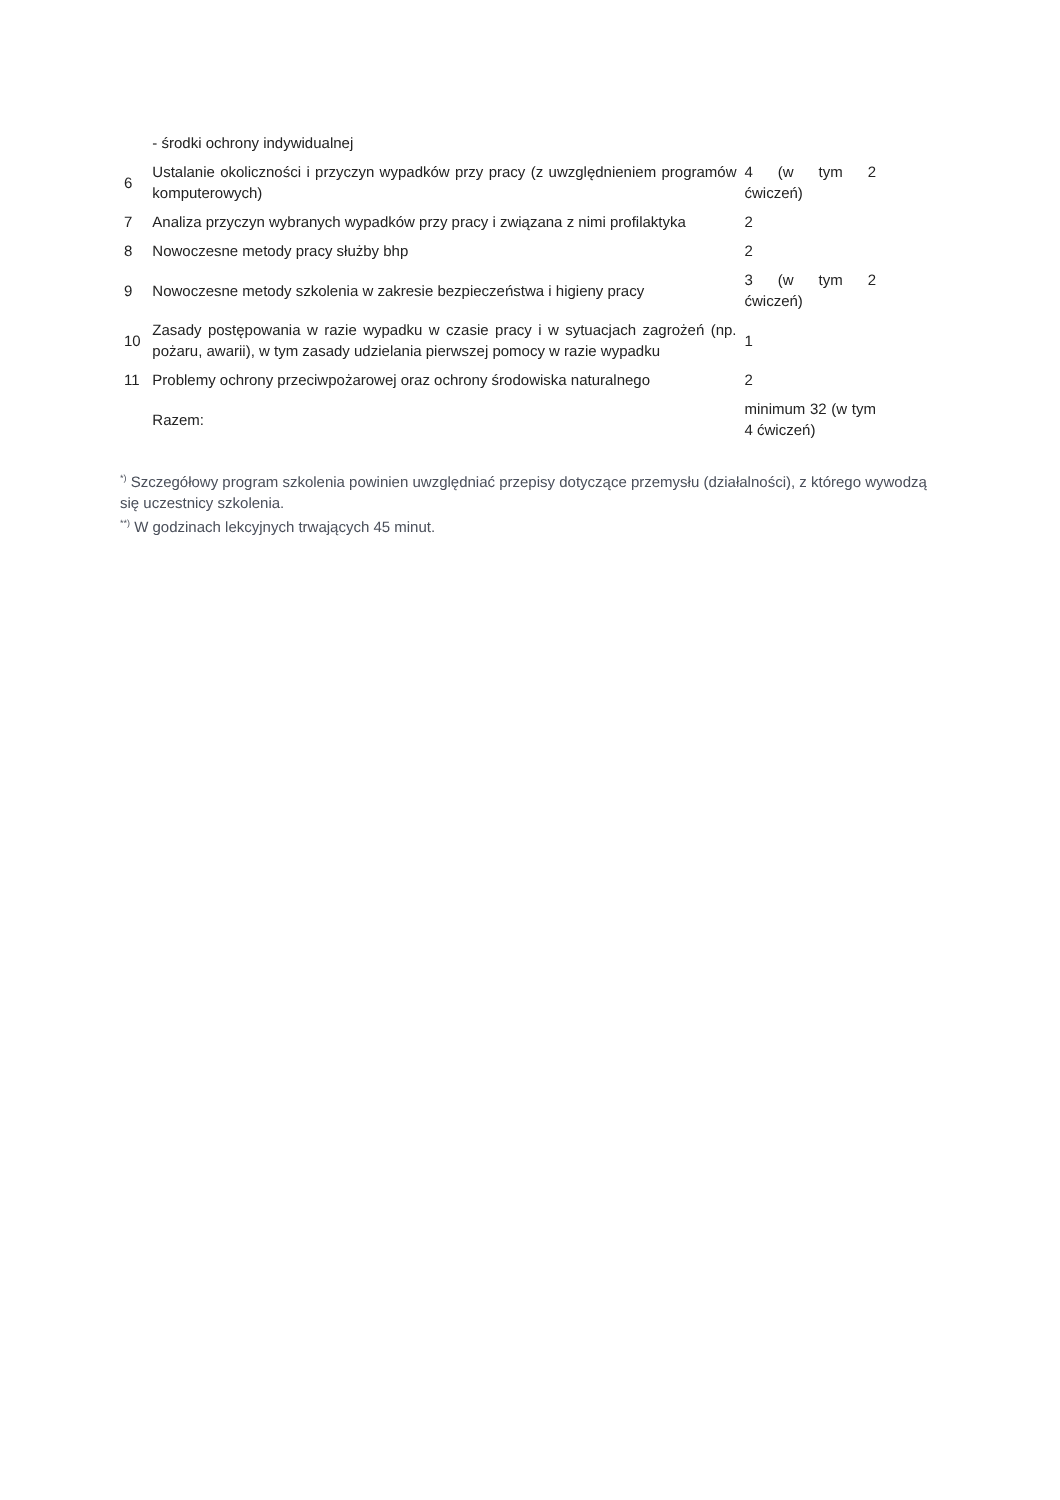| | - środki ochrony indywidualnej | |
| 6 | Ustalanie okoliczności i przyczyn wypadków przy pracy (z uwzględnieniem programów komputerowych) | 4 (w tym 2 ćwiczeń) |
| 7 | Analiza przyczyn wybranych wypadków przy pracy i związana z nimi profilaktyka | 2 |
| 8 | Nowoczesne metody pracy służby bhp | 2 |
| 9 | Nowoczesne metody szkolenia w zakresie bezpieczeństwa i higieny pracy | 3 (w tym 2 ćwiczeń) |
| 10 | Zasady postępowania w razie wypadku w czasie pracy i w sytuacjach zagrożeń (np. pożaru, awarii), w tym zasady udzielania pierwszej pomocy w razie wypadku | 1 |
| 11 | Problemy ochrony przeciwpożarowej oraz ochrony środowiska naturalnego | 2 |
| | Razem: | minimum 32 (w tym 4 ćwiczeń) |
<sup>*)</sup> Szczegółowy program szkolenia powinien uwzględniać przepisy dotyczące przemysłu (działalności), z którego wywodzą się uczestnicy szkolenia.
<sup>**)</sup> W godzinach lekcyjnych trwających 45 minut.